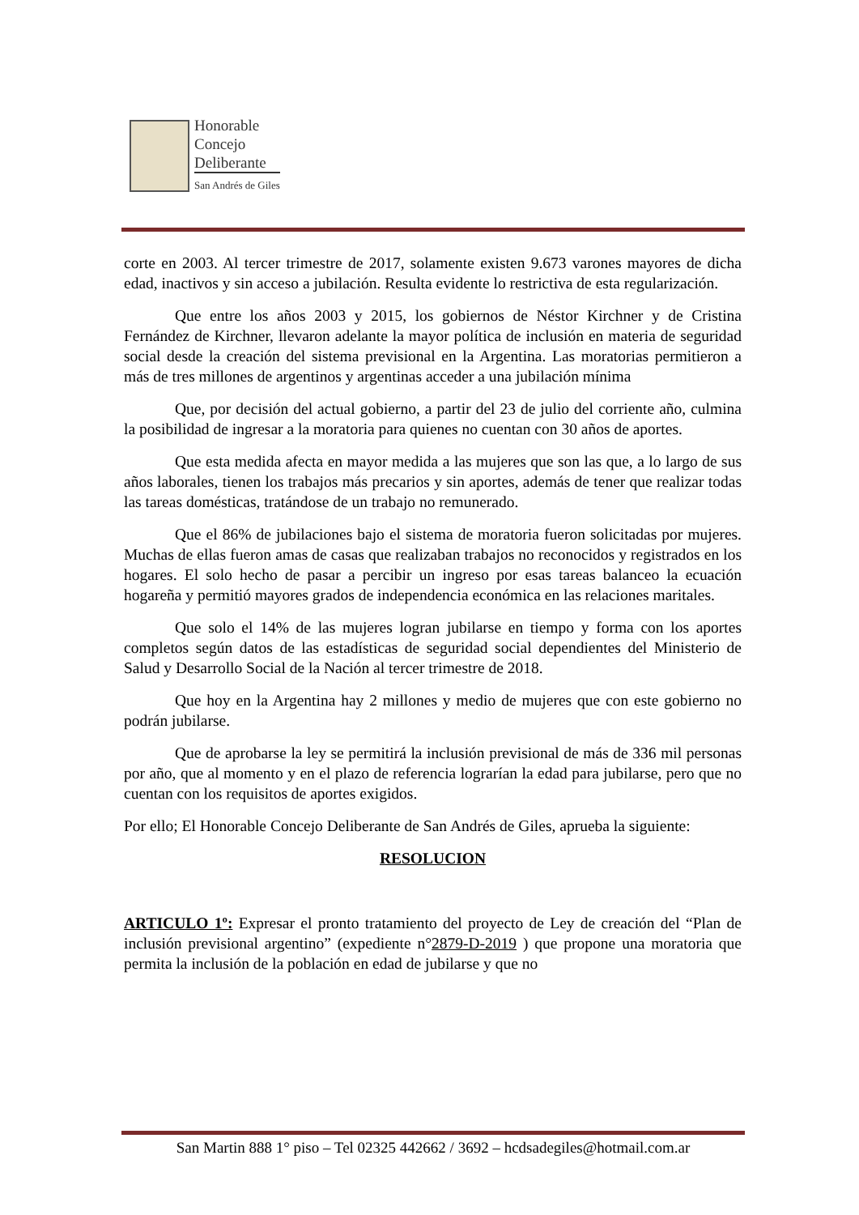Honorable
Concejo
Deliberante
San Andrés de Giles
corte en 2003. Al tercer trimestre de 2017, solamente existen 9.673 varones mayores de dicha edad, inactivos y sin acceso a jubilación. Resulta evidente lo restrictiva de esta regularización.
Que entre los años 2003 y 2015, los gobiernos de Néstor Kirchner y de Cristina Fernández de Kirchner, llevaron adelante la mayor política de inclusión en materia de seguridad social desde la creación del sistema previsional en la Argentina. Las moratorias permitieron a más de tres millones de argentinos y argentinas acceder a una jubilación mínima
Que, por decisión del actual gobierno, a partir del 23 de julio del corriente año, culmina la posibilidad de ingresar a la moratoria para quienes no cuentan con 30 años de aportes.
Que esta medida afecta en mayor medida a las mujeres que son las que, a lo largo de sus años laborales, tienen los trabajos más precarios y sin aportes, además de tener que realizar todas las tareas domésticas, tratándose de un trabajo no remunerado.
Que el 86% de jubilaciones bajo el sistema de moratoria fueron solicitadas por mujeres. Muchas de ellas fueron amas de casas que realizaban trabajos no reconocidos y registrados en los hogares. El solo hecho de pasar a percibir un ingreso por esas tareas balanceo la ecuación hogareña y permitió mayores grados de independencia económica en las relaciones maritales.
Que solo el 14% de las mujeres logran jubilarse en tiempo y forma con los aportes completos según datos de las estadísticas de seguridad social dependientes del Ministerio de Salud y Desarrollo Social de la Nación al tercer trimestre de 2018.
Que hoy en la Argentina hay 2 millones y medio de mujeres que con este gobierno no podrán jubilarse.
Que de aprobarse la ley se permitirá la inclusión previsional de más de 336 mil personas por año, que al momento y en el plazo de referencia lograrían la edad para jubilarse, pero que no cuentan con los requisitos de aportes exigidos.
Por ello; El Honorable Concejo Deliberante de San Andrés de Giles, aprueba la siguiente:
RESOLUCION
ARTICULO 1º: Expresar el pronto tratamiento del proyecto de Ley de creación del “Plan de inclusión previsional argentino” (expediente n°2879-D-2019 ) que propone una moratoria que permita la inclusión de la población en edad de jubilarse y que no
San Martin 888 1° piso – Tel 02325 442662 / 3692 – hcdsadegiles@hotmail.com.ar